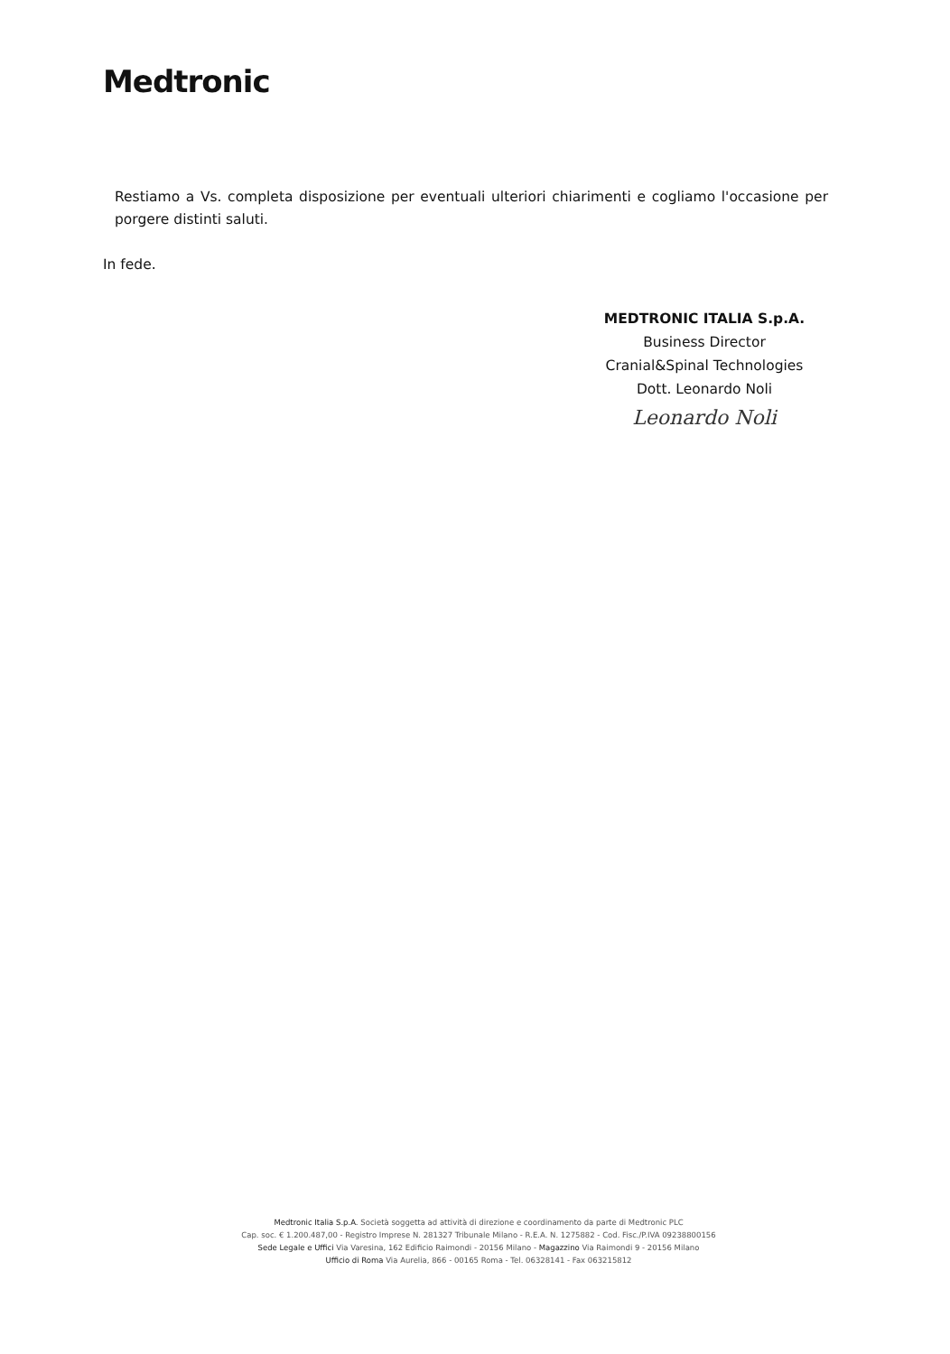Medtronic
Restiamo a Vs. completa disposizione per eventuali ulteriori chiarimenti e cogliamo l'occasione per porgere distinti saluti.
In fede.
MEDTRONIC ITALIA S.p.A.
Business Director
Cranial&Spinal Technologies
Dott. Leonardo Noli
Leonardo Noli
Medtronic Italia S.p.A. Società soggetta ad attività di direzione e coordinamento da parte di Medtronic PLC
Cap. soc. € 1.200.487,00 - Registro Imprese N. 281327 Tribunale Milano - R.E.A. N. 1275882 - Cod. Fisc./P.IVA 09238800156
Sede Legale e Uffici Via Varesina, 162 Edificio Raimondi - 20156 Milano - Magazzino Via Raimondi 9 - 20156 Milano
Ufficio di Roma Via Aurelia, 866 - 00165 Roma - Tel. 06328141 - Fax 063215812